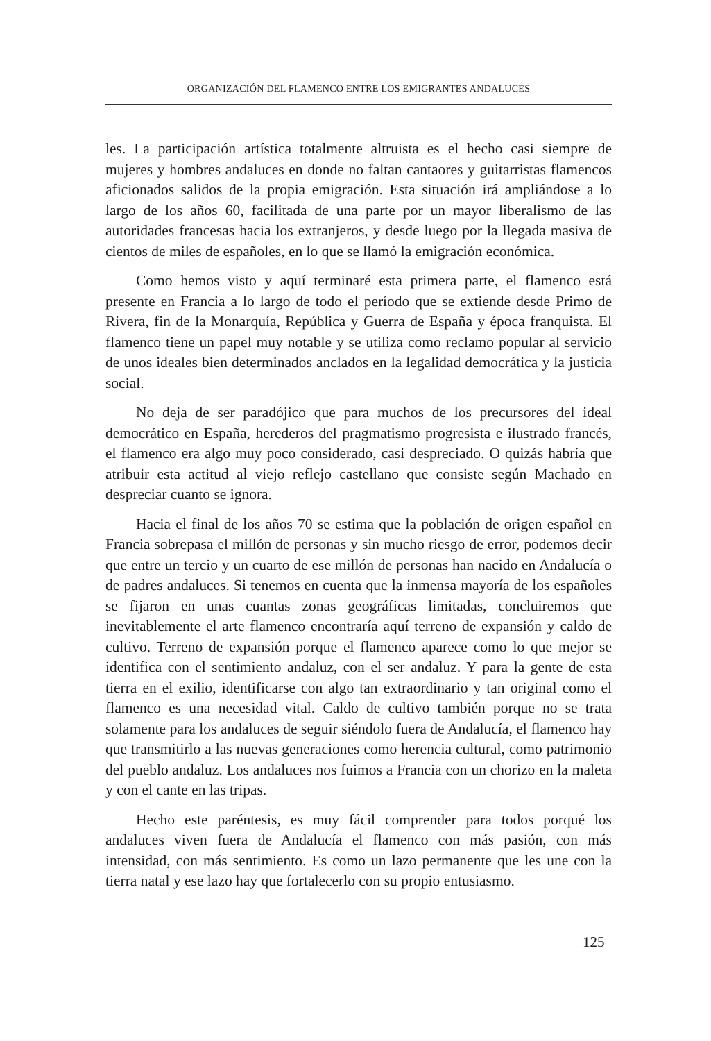ORGANIZACIÓN DEL FLAMENCO ENTRE LOS EMIGRANTES ANDALUCES
les. La participación artística totalmente altruista es el hecho casi siempre de mujeres y hombres andaluces en donde no faltan cantaores y guitarristas flamencos aficionados salidos de la propia emigración. Esta situación irá ampliándose a lo largo de los años 60, facilitada de una parte por un mayor liberalismo de las autoridades francesas hacia los extranjeros, y desde luego por la llegada masiva de cientos de miles de españoles, en lo que se llamó la emigración económica.
Como hemos visto y aquí terminaré esta primera parte, el flamenco está presente en Francia a lo largo de todo el período que se extiende desde Primo de Rivera, fin de la Monarquía, República y Guerra de España y época franquista. El flamenco tiene un papel muy notable y se utiliza como reclamo popular al servicio de unos ideales bien determinados anclados en la legalidad democrática y la justicia social.
No deja de ser paradójico que para muchos de los precursores del ideal democrático en España, herederos del pragmatismo progresista e ilustrado francés, el flamenco era algo muy poco considerado, casi despreciado. O quizás habría que atribuir esta actitud al viejo reflejo castellano que consiste según Machado en despreciar cuanto se ignora.
Hacia el final de los años 70 se estima que la población de origen español en Francia sobrepasa el millón de personas y sin mucho riesgo de error, podemos decir que entre un tercio y un cuarto de ese millón de personas han nacido en Andalucía o de padres andaluces. Si tenemos en cuenta que la inmensa mayoría de los españoles se fijaron en unas cuantas zonas geográficas limitadas, concluiremos que inevitablemente el arte flamenco encontraría aquí terreno de expansión y caldo de cultivo. Terreno de expansión porque el flamenco aparece como lo que mejor se identifica con el sentimiento andaluz, con el ser andaluz. Y para la gente de esta tierra en el exilio, identificarse con algo tan extraordinario y tan original como el flamenco es una necesidad vital. Caldo de cultivo también porque no se trata solamente para los andaluces de seguir siéndolo fuera de Andalucía, el flamenco hay que transmitirlo a las nuevas generaciones como herencia cultural, como patrimonio del pueblo andaluz. Los andaluces nos fuimos a Francia con un chorizo en la maleta y con el cante en las tripas.
Hecho este paréntesis, es muy fácil comprender para todos porqué los andaluces viven fuera de Andalucía el flamenco con más pasión, con más intensidad, con más sentimiento. Es como un lazo permanente que les une con la tierra natal y ese lazo hay que fortalecerlo con su propio entusiasmo.
125